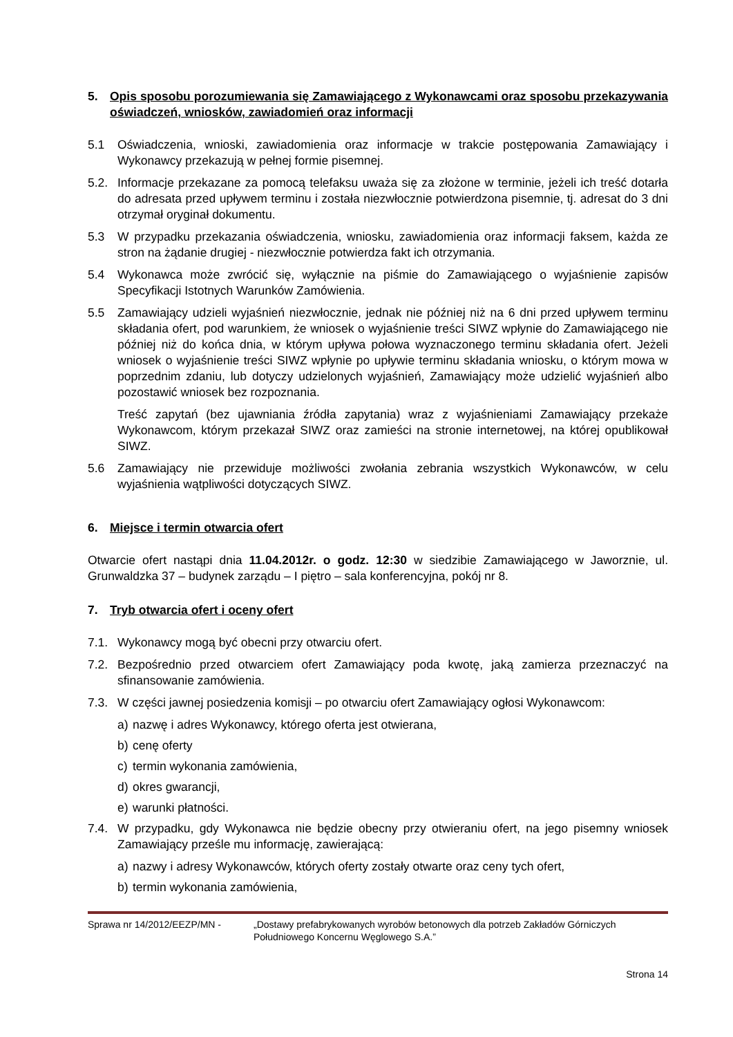5. Opis sposobu porozumiewania się Zamawiającego z Wykonawcami oraz sposobu przekazywania oświadczeń, wniosków, zawiadomień oraz informacji
5.1 Oświadczenia, wnioski, zawiadomienia oraz informacje w trakcie postępowania Zamawiający i Wykonawcy przekazują w pełnej formie pisemnej.
5.2. Informacje przekazane za pomocą telefaksu uważa się za złożone w terminie, jeżeli ich treść dotarła do adresata przed upływem terminu i została niezwłocznie potwierdzona pisemnie, tj. adresat do 3 dni otrzymał oryginał dokumentu.
5.3 W przypadku przekazania oświadczenia, wniosku, zawiadomienia oraz informacji faksem, każda ze stron na żądanie drugiej - niezwłocznie potwierdza fakt ich otrzymania.
5.4 Wykonawca może zwrócić się, wyłącznie na piśmie do Zamawiającego o wyjaśnienie zapisów Specyfikacji Istotnych Warunków Zamówienia.
5.5 Zamawiający udzieli wyjaśnień niezwłocznie, jednak nie później niż na 6 dni przed upływem terminu składania ofert, pod warunkiem, że wniosek o wyjaśnienie treści SIWZ wpłynie do Zamawiającego nie później niż do końca dnia, w którym upływa połowa wyznaczonego terminu składania ofert. Jeżeli wniosek o wyjaśnienie treści SIWZ wpłynie po upływie terminu składania wniosku, o którym mowa w poprzednim zdaniu, lub dotyczy udzielonych wyjaśnień, Zamawiający może udzielić wyjaśnień albo pozostawić wniosek bez rozpoznania.
Treść zapytań (bez ujawniania źródła zapytania) wraz z wyjaśnieniami Zamawiający przekaże Wykonawcom, którym przekazał SIWZ oraz zamieści na stronie internetowej, na której opublikował SIWZ.
5.6 Zamawiający nie przewiduje możliwości zwołania zebrania wszystkich Wykonawców, w celu wyjaśnienia wątpliwości dotyczących SIWZ.
6. Miejsce i termin otwarcia ofert
Otwarcie ofert nastąpi dnia 11.04.2012r. o godz. 12:30 w siedzibie Zamawiającego w Jaworznie, ul. Grunwaldzka 37 – budynek zarządu – I piętro – sala konferencyjna, pokój nr 8.
7. Tryb otwarcia ofert i oceny ofert
7.1. Wykonawcy mogą być obecni przy otwarciu ofert.
7.2. Bezpośrednio przed otwarciem ofert Zamawiający poda kwotę, jaką zamierza przeznaczyć na sfinansowanie zamówienia.
7.3. W części jawnej posiedzenia komisji – po otwarciu ofert Zamawiający ogłosi Wykonawcom:
a) nazwę i adres Wykonawcy, którego oferta jest otwierana,
b) cenę oferty
c) termin wykonania zamówienia,
d) okres gwarancji,
e) warunki płatności.
7.4. W przypadku, gdy Wykonawca nie będzie obecny przy otwieraniu ofert, na jego pisemny wniosek Zamawiający prześle mu informację, zawierającą:
a) nazwy i adresy Wykonawców, których oferty zostały otwarte oraz ceny tych ofert,
b) termin wykonania zamówienia,
Sprawa nr 14/2012/EEZP/MN - „Dostawy prefabrykowanych wyrobów betonowych dla potrzeb Zakładów Górniczych Południowego Koncernu Węglowego S.A.”
Strona 14